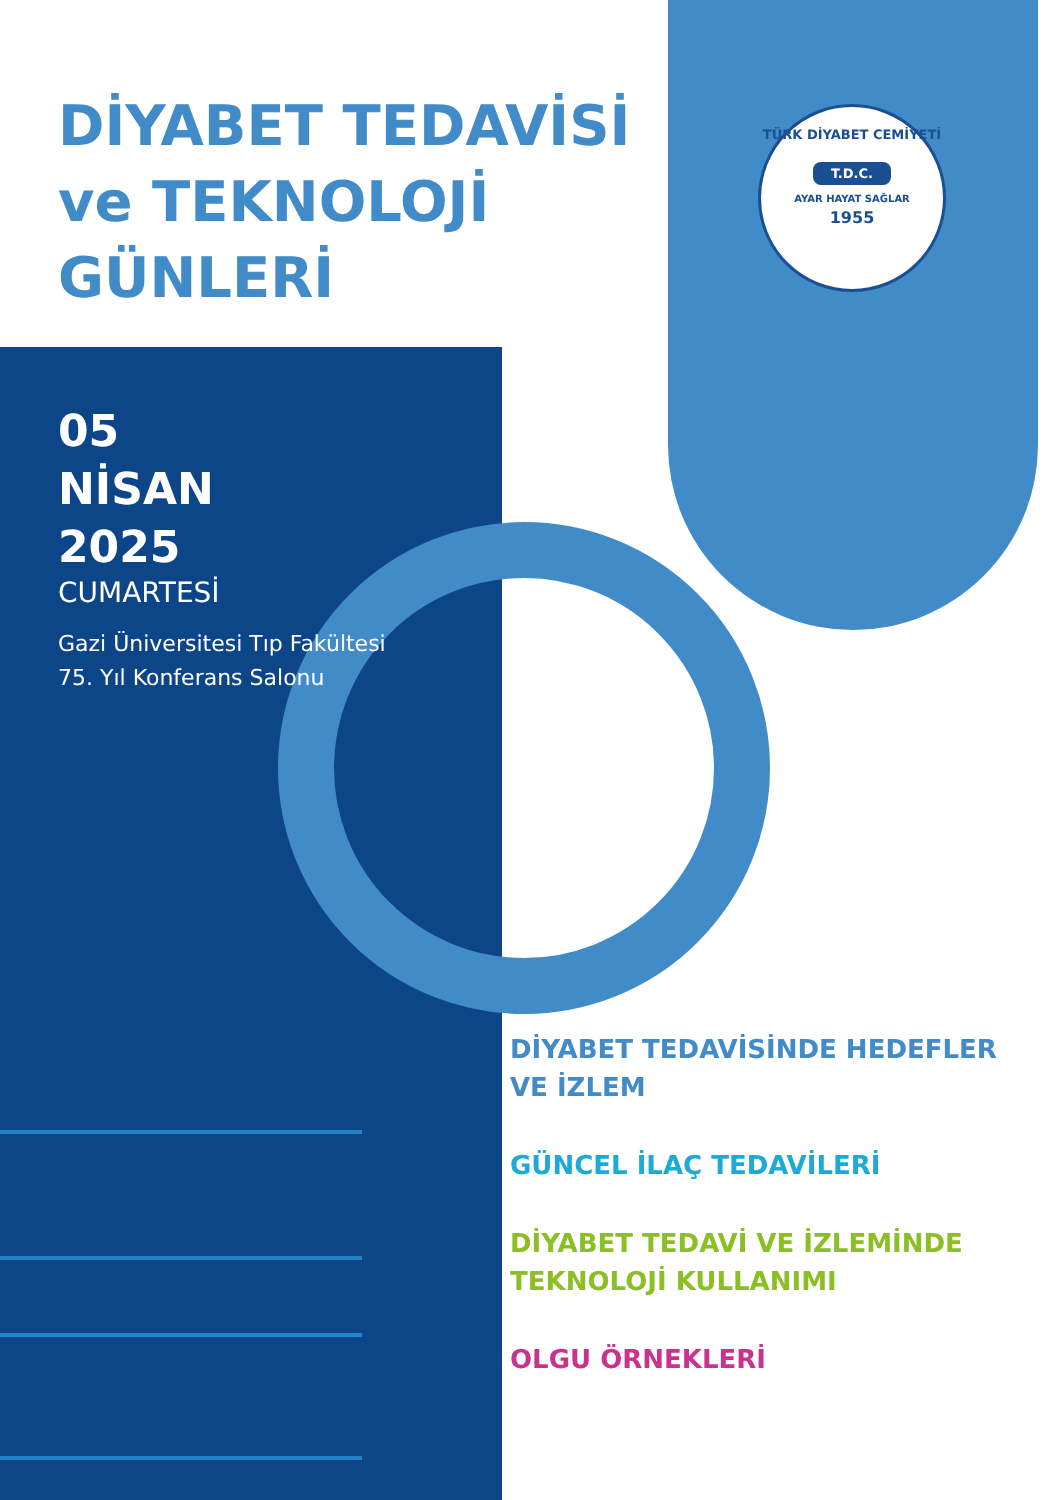DİYABET TEDAVİSİ
ve TEKNOLOJİ
GÜNLERİ
TÜRK DİYABET CEMİYETİ
T.D.C.
AYAR HAYAT SAĞLAR
1955
05
NİSAN
2025
CUMARTESİ
Gazi Üniversitesi Tıp Fakültesi
75. Yıl Konferans Salonu
DİYABET TEDAVİSİNDE HEDEFLER
VE İZLEM
GÜNCEL İLAÇ TEDAVİLERİ
DİYABET TEDAVİ VE İZLEMİNDE
TEKNOLOJİ KULLANIMI
OLGU ÖRNEKLERİ